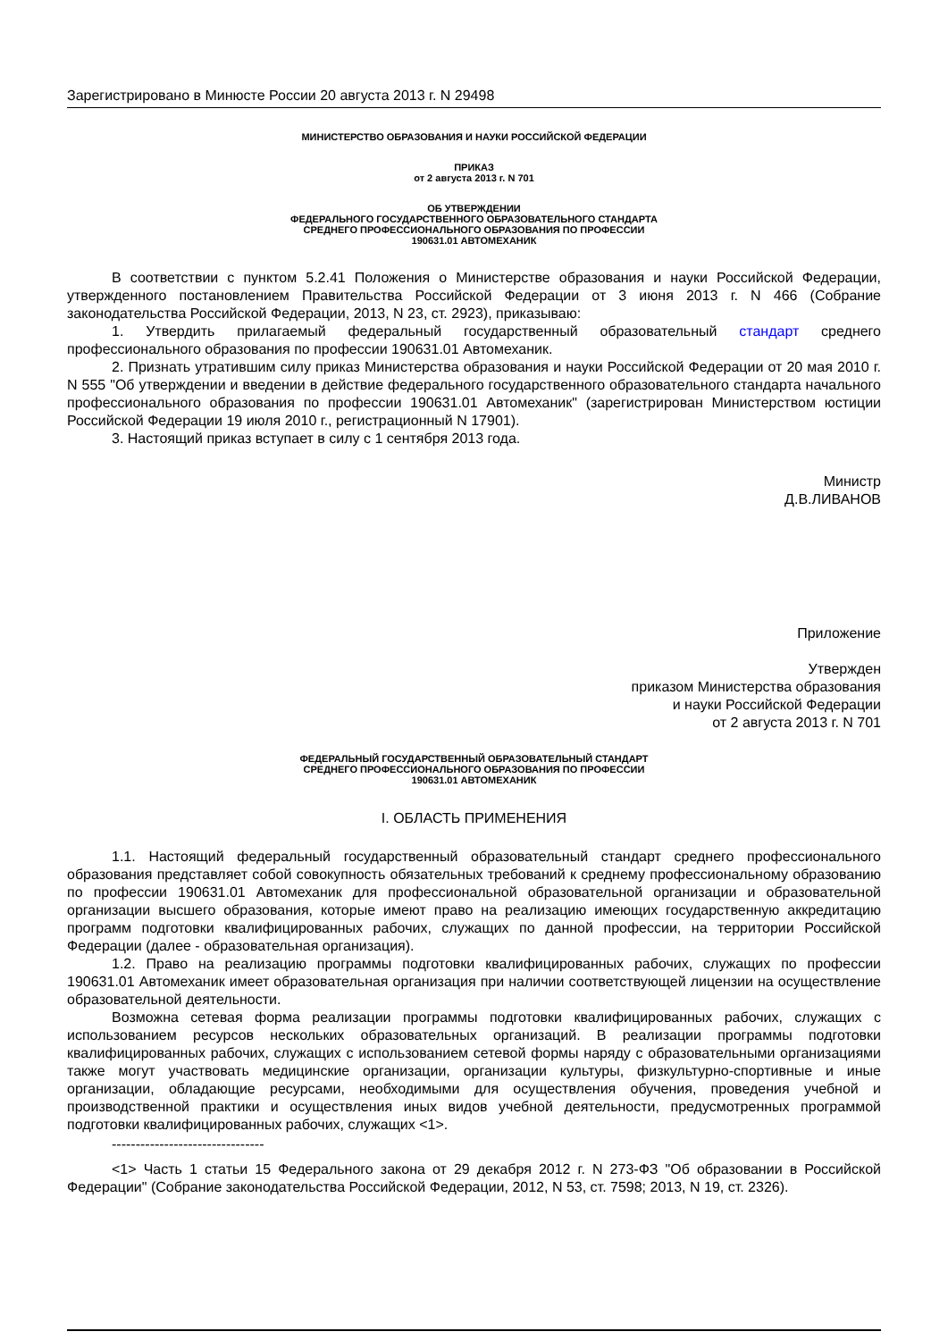Зарегистрировано в Минюсте России 20 августа 2013 г. N 29498
МИНИСТЕРСТВО ОБРАЗОВАНИЯ И НАУКИ РОССИЙСКОЙ ФЕДЕРАЦИИ
ПРИКАЗ
от 2 августа 2013 г. N 701
ОБ УТВЕРЖДЕНИИ
ФЕДЕРАЛЬНОГО ГОСУДАРСТВЕННОГО ОБРАЗОВАТЕЛЬНОГО СТАНДАРТА
СРЕДНЕГО ПРОФЕССИОНАЛЬНОГО ОБРАЗОВАНИЯ ПО ПРОФЕССИИ
190631.01 АВТОМЕХАНИК
В соответствии с пунктом 5.2.41 Положения о Министерстве образования и науки Российской Федерации, утвержденного постановлением Правительства Российской Федерации от 3 июня 2013 г. N 466 (Собрание законодательства Российской Федерации, 2013, N 23, ст. 2923), приказываю:
1. Утвердить прилагаемый федеральный государственный образовательный стандарт среднего профессионального образования по профессии 190631.01 Автомеханик.
2. Признать утратившим силу приказ Министерства образования и науки Российской Федерации от 20 мая 2010 г. N 555 "Об утверждении и введении в действие федерального государственного образовательного стандарта начального профессионального образования по профессии 190631.01 Автомеханик" (зарегистрирован Министерством юстиции Российской Федерации 19 июля 2010 г., регистрационный N 17901).
3. Настоящий приказ вступает в силу с 1 сентября 2013 года.
Министр
Д.В.ЛИВАНОВ
Приложение
Утвержден
приказом Министерства образования
и науки Российской Федерации
от 2 августа 2013 г. N 701
ФЕДЕРАЛЬНЫЙ ГОСУДАРСТВЕННЫЙ ОБРАЗОВАТЕЛЬНЫЙ СТАНДАРТ
СРЕДНЕГО ПРОФЕССИОНАЛЬНОГО ОБРАЗОВАНИЯ ПО ПРОФЕССИИ
190631.01 АВТОМЕХАНИК
I. ОБЛАСТЬ ПРИМЕНЕНИЯ
1.1. Настоящий федеральный государственный образовательный стандарт среднего профессионального образования представляет собой совокупность обязательных требований к среднему профессиональному образованию по профессии 190631.01 Автомеханик для профессиональной образовательной организации и образовательной организации высшего образования, которые имеют право на реализацию имеющих государственную аккредитацию программ подготовки квалифицированных рабочих, служащих по данной профессии, на территории Российской Федерации (далее - образовательная организация).
1.2. Право на реализацию программы подготовки квалифицированных рабочих, служащих по профессии 190631.01 Автомеханик имеет образовательная организация при наличии соответствующей лицензии на осуществление образовательной деятельности.
Возможна сетевая форма реализации программы подготовки квалифицированных рабочих, служащих с использованием ресурсов нескольких образовательных организаций. В реализации программы подготовки квалифицированных рабочих, служащих с использованием сетевой формы наряду с образовательными организациями также могут участвовать медицинские организации, организации культуры, физкультурно-спортивные и иные организации, обладающие ресурсами, необходимыми для осуществления обучения, проведения учебной и производственной практики и осуществления иных видов учебной деятельности, предусмотренных программой подготовки квалифицированных рабочих, служащих <1>.
--------------------------------
<1> Часть 1 статьи 15 Федерального закона от 29 декабря 2012 г. N 273-ФЗ "Об образовании в Российской Федерации" (Собрание законодательства Российской Федерации, 2012, N 53, ст. 7598; 2013, N 19, ст. 2326).